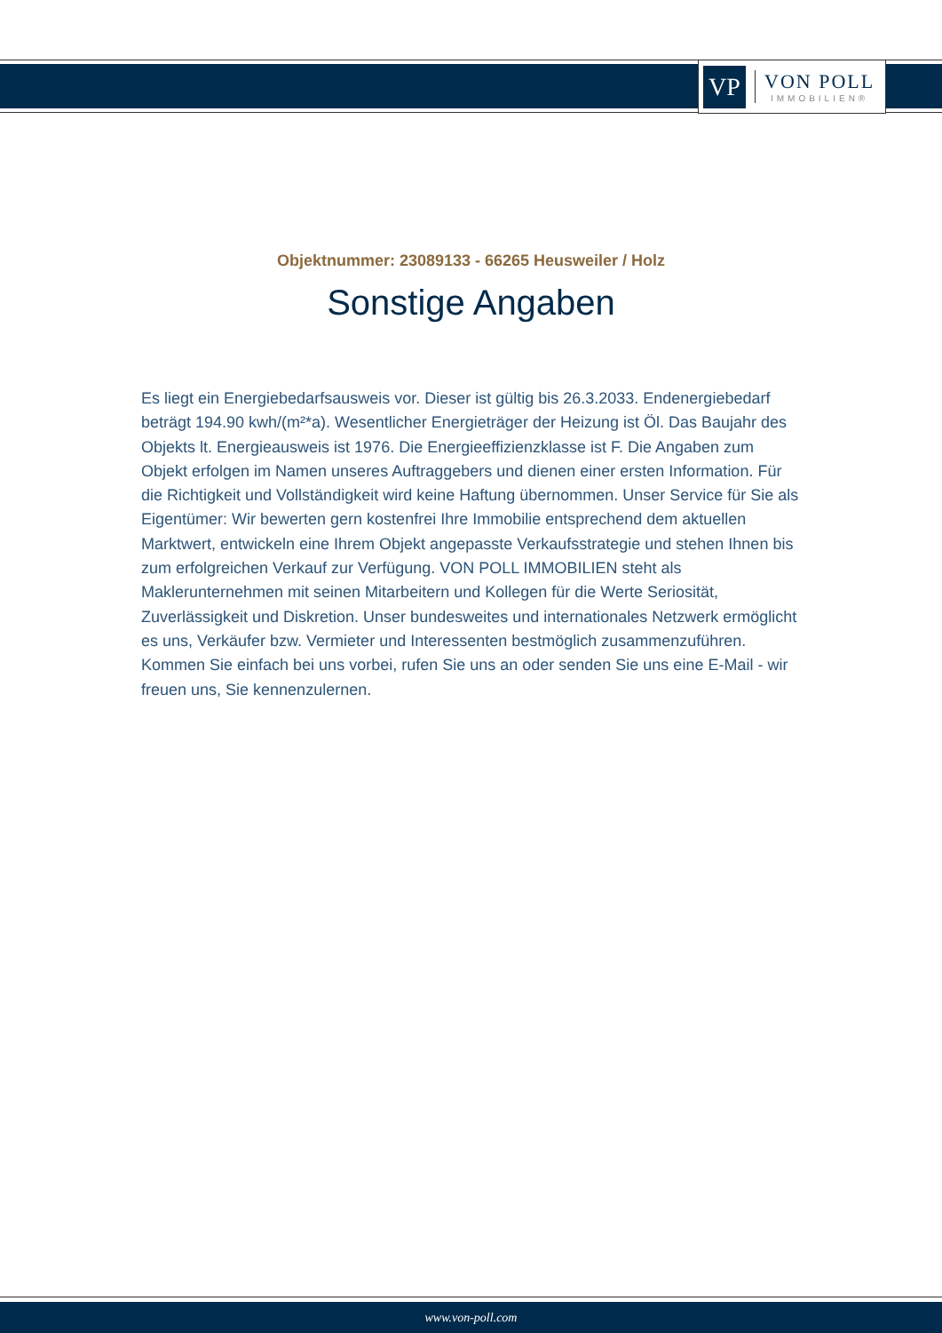VP
VON POLL
IMMOBILIEN®
Objektnummer: 23089133 - 66265 Heusweiler / Holz
Sonstige Angaben
Es liegt ein Energiebedarfsausweis vor. Dieser ist gültig bis 26.3.2033. Endenergiebedarf beträgt 194.90 kwh/(m²*a). Wesentlicher Energieträger der Heizung ist Öl. Das Baujahr des Objekts lt. Energieausweis ist 1976. Die Energieeffizienzklasse ist F. Die Angaben zum Objekt erfolgen im Namen unseres Auftraggebers und dienen einer ersten Information. Für die Richtigkeit und Vollständigkeit wird keine Haftung übernommen. Unser Service für Sie als Eigentümer: Wir bewerten gern kostenfrei Ihre Immobilie entsprechend dem aktuellen Marktwert, entwickeln eine Ihrem Objekt angepasste Verkaufsstrategie und stehen Ihnen bis zum erfolgreichen Verkauf zur Verfügung. VON POLL IMMOBILIEN steht als Maklerunternehmen mit seinen Mitarbeitern und Kollegen für die Werte Seriosität, Zuverlässigkeit und Diskretion. Unser bundesweites und internationales Netzwerk ermöglicht es uns, Verkäufer bzw. Vermieter und Interessenten bestmöglich zusammenzuführen. Kommen Sie einfach bei uns vorbei, rufen Sie uns an oder senden Sie uns eine E-Mail - wir freuen uns, Sie kennenzulernen.
www.von-poll.com